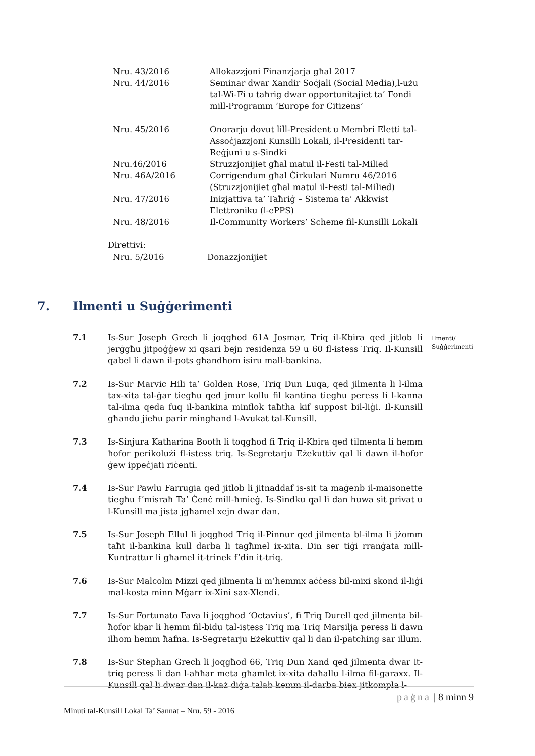Nru. 43/2016 Allokazzjoni Finanzjarja għal 2017
Nru. 44/2016 Seminar dwar Xandir Soċjali (Social Media),l-użu tal-Wi-Fi u taħrig dwar opportunitajiet ta’ Fondi mill-Programm ‘Europe for Citizens’
Nru. 45/2016 Onorarju dovut lill-President u Membri Eletti tal-Assoċjazzjoni Kunsilli Lokali, il-Presidenti tar-Reġjuni u s-Sindki
Nru.46/2016 Struzzjonijiet għal matul il-Festi tal-Milied
Nru. 46A/2016 Corrigendum għal Ċirkulari Numru 46/2016 (Struzzjonijiet għal matul il-Festi tal-Milied)
Nru. 47/2016 Inizjattiva ta’ Taħriġ – Sistema ta’ Akkwist Elettroniku (l-ePPS)
Nru. 48/2016 Il-Community Workers’ Scheme fil-Kunsilli Lokali
Direttivi:
Nru. 5/2016 Donazzjonijiet
7. Ilmenti u Suġġerimenti
Ilmenti/
Suġġerimenti
7.1 Is-Sur Joseph Grech li joqgħod 61A Josmar, Triq il-Kbira qed jitlob li jerġgħu jitpoġġew xi qsari bejn residenza 59 u 60 fl-istess Triq. Il-Kunsill qabel li dawn il-pots għandhom isiru mall-bankina.
7.2 Is-Sur Marvic Hili ta’ Golden Rose, Triq Dun Luqa, qed jilmenta li l-ilma tax-xita tal-ġar tiegħu qed jmur kollu fil kantina tiegħu peress li l-kanna tal-ilma qeda fuq il-bankina minflok taħtha kif suppost bil-liġi. Il-Kunsill għandu jieħu parir mingħand l-Avukat tal-Kunsill.
7.3 Is-Sinjura Katharina Booth li toqgħod fi Triq il-Kbira qed tilmenta li hemm ħofor perikolużi fl-istess triq. Is-Segretarju Eżekuttiv qal li dawn il-ħofor ġew ippeċjati riċenti.
7.4 Is-Sur Pawlu Farrugia qed jitlob li jitnaddaf is-sit ta maġenb il-maisonette tiegħu f’misraħ Ta’ Ċenċ mill-ħmieġ. Is-Sindku qal li dan huwa sit privat u l-Kunsill ma jista jgħamel xejn dwar dan.
7.5 Is-Sur Joseph Ellul li joqgħod Triq il-Pinnur qed jilmenta bl-ilma li jżomm taħt il-bankina kull darba li tagħmel ix-xita. Din ser tiġi rranġata mill-Kuntrattur li għamel it-trinek f’din it-triq.
7.6 Is-Sur Malcolm Mizzi qed jilmenta li m’hemmx aċċess bil-mixi skond il-liġi mal-kosta minn Mġarr ix-Xini sax-Xlendi.
7.7 Is-Sur Fortunato Fava li joqgħod ‘Octavius’, fi Triq Durell qed jilmenta bil-ħofor kbar li hemm fil-bidu tal-istess Triq ma Triq Marsilja peress li dawn ilhom hemm ħafna. Is-Segretarju Eżekuttiv qal li dan il-patching sar illum.
7.8 Is-Sur Stephan Grech li joqgħod 66, Triq Dun Xand qed jilmenta dwar it-triq peress li dan l-aħħar meta għamlet ix-xita daħallu l-ilma fil-garaxx. Il-Kunsill qal li dwar dan il-każ diġa talab kemm il-darba biex jitkompla l-
paġna | 8 minn 9
Minuti tal-Kunsill Lokal Ta’ Sannat – Nru. 59 - 2016